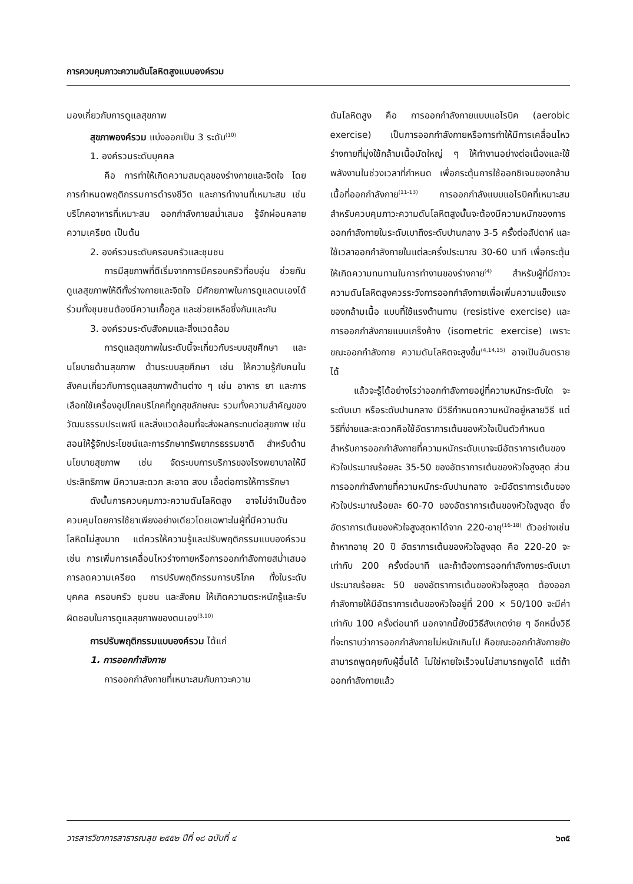การควบคุมภาวะความดันโลหิตสูงแบบองค์รวม
มองเกี่ยวกับการดูแลสุขภาพ
สุขภาพองค์รวม แบ่งออกเป็น 3 ระดับ<sup>(10)</sup>
1. องค์รวมระดับบุคคล
คือ การทำให้เกิดความสมดุลของร่างกายและจิตใจ โดยการกำหนดพฤติกรรมการดำรงชีวิต และการทำงานที่เหมาะสม เช่น บริโภคอาหารที่เหมาะสม ออกกำลังกายสม่ำเสมอ รู้จักผ่อนคลายความเครียด เป็นต้น
2. องค์รวมระดับครอบครัวและชุมชน
การมีสุขภาพที่ดีเริ่มจากการมีครอบครัวที่อบอุ่น ช่วยกันดูแลสุขภาพให้ดีทั้งร่างกายและจิตใจ มีศักยภาพในการดูแลตนเองได้ ร่วมทั้งชุมชนต้องมีความเกื้อกูล และช่วยเหลือซึ่งกันและกัน
3. องค์รวมระดับสังคมและสิ่งแวดล้อม
การดูแลสุขภาพในระดับนี้จะเกี่ยวกับระบบสุขศึกษา และนโยบายด้านสุขภาพ ด้านระบบสุขศึกษา เช่น ให้ความรู้กับคนในสังคมเกี่ยวกับการดูแลสุขภาพด้านต่าง ๆ เช่น อาหาร ยา และการเลือกใช้เครื่องอุปโภคบริโภคที่ถูกสุขลักษณะ รวมทั้งความสำคัญของวัฒนธรรมประเพณี และสิ่งแวดล้อมที่จะส่งผลกระทบต่อสุขภาพ เช่น สอนให้รู้จักประโยชน์และการรักษาทรัพยากรธรรมชาติ สำหรับด้านนโยบายสุขภาพ เช่น จัดระบบการบริการของโรงพยาบาลให้มีประสิทธิภาพ มีความสะดวก สะอาด สงบ เอื้อต่อการให้การรักษา
ดังนั้นการควบคุมภาวะความดันโลหิตสูง อาจไม่จำเป็นต้องควบคุมโดยการใช้ยาเพียงอย่างเดียวโดยเฉพาะในผู้ที่มีความดันโลหิตไม่สูงมาก แต่ควรให้ความรู้และปรับพฤติกรรมแบบองค์รวม เช่น การเพิ่มการเคลื่อนไหวร่างกายหรือการออกกำลังกายสม่ำเสมอ การลดความเครียด การปรับพฤติกรรมการบริโภค ทั้งในระดับ บุคคล ครอบครัว ชุมชน และสังคม ให้เกิดความตระหนักรู้และรับผิดชอบในการดูแลสุขภาพของตนเอง<sup>(3,10)</sup>
การปรับพฤติกรรมแบบองค์รวม ได้แก่
1. การออกกำลังกาย
การออกกำลังกายที่เหมาะสมกับภาวะความ
ดันโลหิตสูง คือ การออกกำลังกายแบบแอโรบิค (aerobic exercise) เป็นการออกกำลังกายหรือการทำให้มีการเคลื่อนไหวร่างกายที่มุ่งใช้กล้ามเนื้อมัดใหญ่ ๆ ให้ทำงานอย่างต่อเนื่องและใช้พลังงานในช่วงเวลาที่กำหนด เพื่อกระตุ้นการใช้ออกซิเจนของกล้ามเนื้อที่ออกกำลังกาย<sup>(11-13)</sup> การออกกำลังแบบแอโรบิคที่เหมาะสมสำหรับควบคุมภาวะความดันโลหิตสูงนั้นจะต้องมีความหนักของการออกกำลังกายในระดับเบาถึงระดับปานกลาง 3-5 ครั้งต่อสัปดาห์ และใช้เวลาออกกำลังกายในแต่ละครั้งประมาณ 30-60 นาที เพื่อกระตุ้นให้เกิดความทนทานในการทำงานของร่างกาย<sup>(4)</sup> สำหรับผู้ที่มีภาวะความดันโลหิตสูงควรระวังการออกกำลังกายเพื่อเพิ่มความแข็งแรงของกล้ามเนื้อ แบบที่ใช้แรงต้านทาน (resistive exercise) และการออกกำลังกายแบบเกร็งค้าง (isometric exercise) เพราะขณะออกกำลังกาย ความดันโลหิตจะสูงขึ้น<sup>(4,14,15)</sup> อาจเป็นอันตรายได้
แล้วจะรู้ได้อย่างไรว่าออกกำลังกายอยู่ที่ความหนักระดับใด จะระดับเบา หรือระดับปานกลาง มีวิธีกำหนดความหนักอยู่หลายวิธี แต่วิธีที่ง่ายและสะดวกคือใช้อัตราการเต้นของหัวใจเป็นตัวกำหนด สำหรับการออกกำลังกายที่ความหนักระดับเบาจะมีอัตราการเต้นของหัวใจประมาณร้อยละ 35-50 ของอัตราการเต้นของหัวใจสูงสุด ส่วนการออกกำลังกายที่ความหนักระดับปานกลาง จะมีอัตราการเต้นของหัวใจประมาณร้อยละ 60-70 ของอัตราการเต้นของหัวใจสูงสุด ซึ่งอัตราการเต้นของหัวใจสูงสุดหาได้จาก 220-อายุ<sup>(16-18)</sup> ตัวอย่างเช่น ถ้าหากอายุ 20 ปี อัตราการเต้นของหัวใจสูงสุด คือ 220-20 จะเท่ากับ 200 ครั้งต่อนาที และถ้าต้องการออกกำลังกายระดับเบา ประมาณร้อยละ 50 ของอัตราการเต้นของหัวใจสูงสุด ต้องออกกำลังกายให้มีอัตราการเต้นของหัวใจอยู่ที่ 200 × 50/100 จะมีค่าเท่ากับ 100 ครั้งต่อนาที นอกจากนี้ยังมีวิธีสังเกตง่าย ๆ อีกหนึ่งวิธี ที่จะทราบว่าการออกกำลังกายไม่หนักเกินไป คือขณะออกกำลังกายยังสามารถพูดคุยกับผู้อื่นได้ ไม่ใช่หายใจเร็วจนไม่สามารถพูดได้ แต่ถ้าออกกำลังกายแล้ว
วารสารวิชาการสาธารณสุข ๒๕๕๒ ปีที่ ๑๘ ฉบับที่ ๔ ๖๓๕